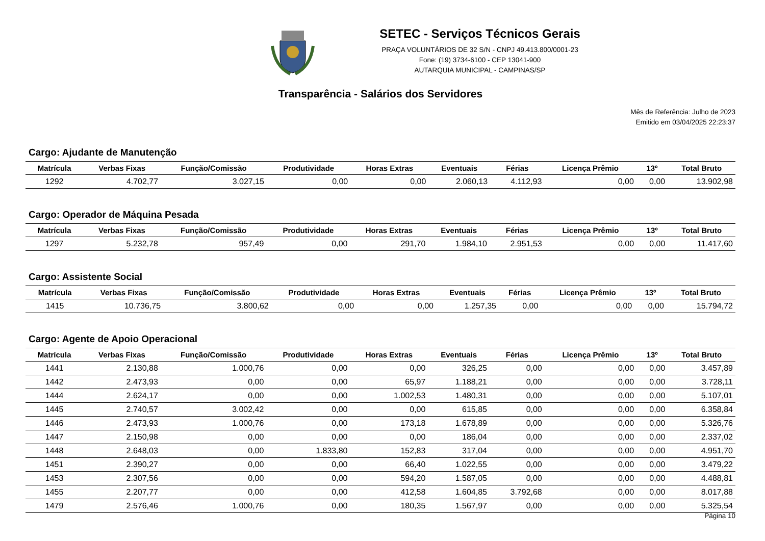SETEC - Serviços Técnicos Gerais
PRAÇA VOLUNTÁRIOS DE 32 S/N - CNPJ 49.413.800/0001-23
Fone: (19) 3734-6100 - CEP 13041-900
AUTARQUIA MUNICIPAL - CAMPINAS/SP
Transparência - Salários dos Servidores
Mês de Referência: Julho de 2023
Emitido em 03/04/2025 22:23:37
Cargo: Ajudante de Manutenção
| Matrícula | Verbas Fixas | Função/Comissão | Produtividade | Horas Extras | Eventuais | Férias | Licença Prêmio | 13º | Total Bruto |
| --- | --- | --- | --- | --- | --- | --- | --- | --- | --- |
| 1292 | 4.702,77 | 3.027,15 | 0,00 | 0,00 | 2.060,13 | 4.112,93 | 0,00 | 0,00 | 13.902,98 |
Cargo: Operador de Máquina Pesada
| Matrícula | Verbas Fixas | Função/Comissão | Produtividade | Horas Extras | Eventuais | Férias | Licença Prêmio | 13º | Total Bruto |
| --- | --- | --- | --- | --- | --- | --- | --- | --- | --- |
| 1297 | 5.232,78 | 957,49 | 0,00 | 291,70 | 1.984,10 | 2.951,53 | 0,00 | 0,00 | 11.417,60 |
Cargo: Assistente Social
| Matrícula | Verbas Fixas | Função/Comissão | Produtividade | Horas Extras | Eventuais | Férias | Licença Prêmio | 13º | Total Bruto |
| --- | --- | --- | --- | --- | --- | --- | --- | --- | --- |
| 1415 | 10.736,75 | 3.800,62 | 0,00 | 0,00 | 1.257,35 | 0,00 | 0,00 | 0,00 | 15.794,72 |
Cargo: Agente de Apoio Operacional
| Matrícula | Verbas Fixas | Função/Comissão | Produtividade | Horas Extras | Eventuais | Férias | Licença Prêmio | 13º | Total Bruto |
| --- | --- | --- | --- | --- | --- | --- | --- | --- | --- |
| 1441 | 2.130,88 | 1.000,76 | 0,00 | 0,00 | 326,25 | 0,00 | 0,00 | 0,00 | 3.457,89 |
| 1442 | 2.473,93 | 0,00 | 0,00 | 65,97 | 1.188,21 | 0,00 | 0,00 | 0,00 | 3.728,11 |
| 1444 | 2.624,17 | 0,00 | 0,00 | 1.002,53 | 1.480,31 | 0,00 | 0,00 | 0,00 | 5.107,01 |
| 1445 | 2.740,57 | 3.002,42 | 0,00 | 0,00 | 615,85 | 0,00 | 0,00 | 0,00 | 6.358,84 |
| 1446 | 2.473,93 | 1.000,76 | 0,00 | 173,18 | 1.678,89 | 0,00 | 0,00 | 0,00 | 5.326,76 |
| 1447 | 2.150,98 | 0,00 | 0,00 | 0,00 | 186,04 | 0,00 | 0,00 | 0,00 | 2.337,02 |
| 1448 | 2.648,03 | 0,00 | 1.833,80 | 152,83 | 317,04 | 0,00 | 0,00 | 0,00 | 4.951,70 |
| 1451 | 2.390,27 | 0,00 | 0,00 | 66,40 | 1.022,55 | 0,00 | 0,00 | 0,00 | 3.479,22 |
| 1453 | 2.307,56 | 0,00 | 0,00 | 594,20 | 1.587,05 | 0,00 | 0,00 | 0,00 | 4.488,81 |
| 1455 | 2.207,77 | 0,00 | 0,00 | 412,58 | 1.604,85 | 3.792,68 | 0,00 | 0,00 | 8.017,88 |
| 1479 | 2.576,46 | 1.000,76 | 0,00 | 180,35 | 1.567,97 | 0,00 | 0,00 | 0,00 | 5.325,54 |
Página 10